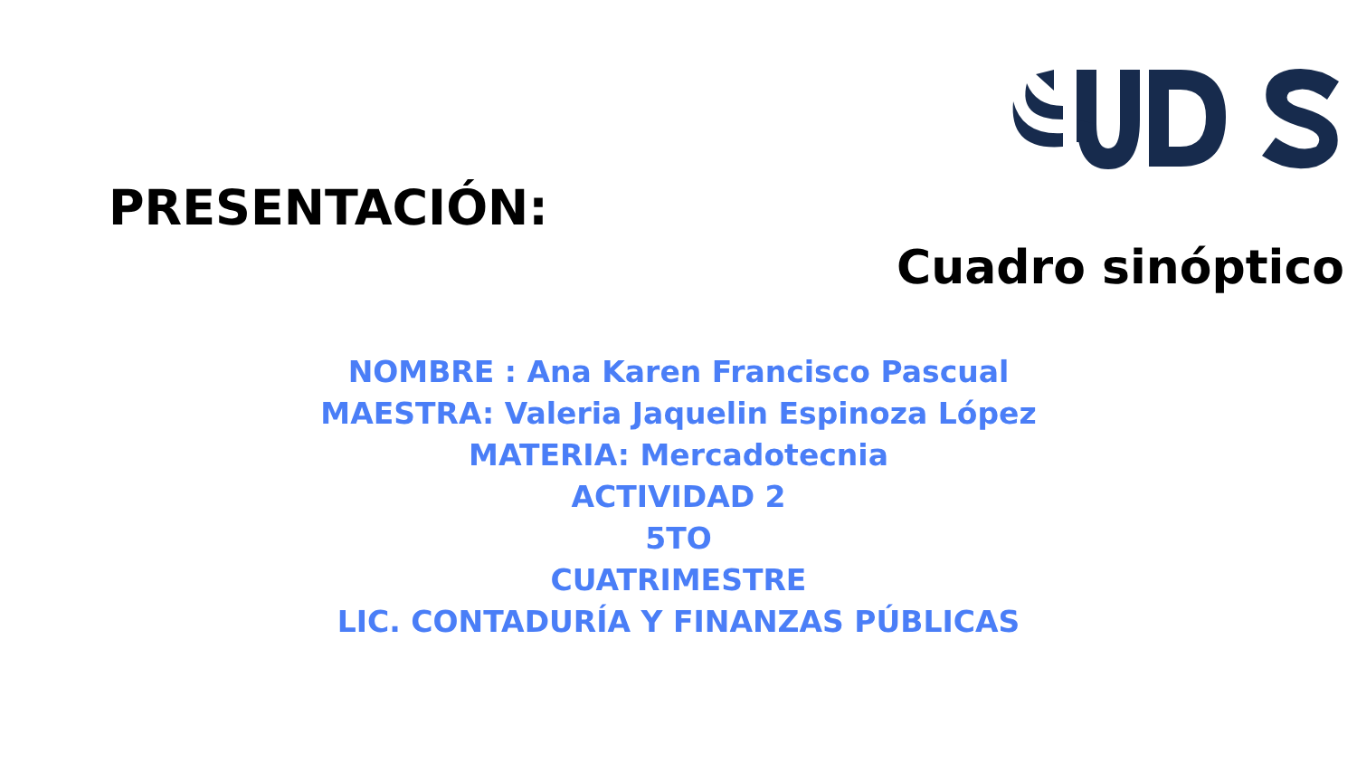PRESENTACIÓN:
Cuadro sinóptico
NOMBRE : Ana Karen Francisco Pascual
MAESTRA: Valeria Jaquelin Espinoza López
MATERIA: Mercadotecnia
ACTIVIDAD 2
5TO
CUATRIMESTRE
LIC. CONTADURÍA Y FINANZAS PÚBLICAS